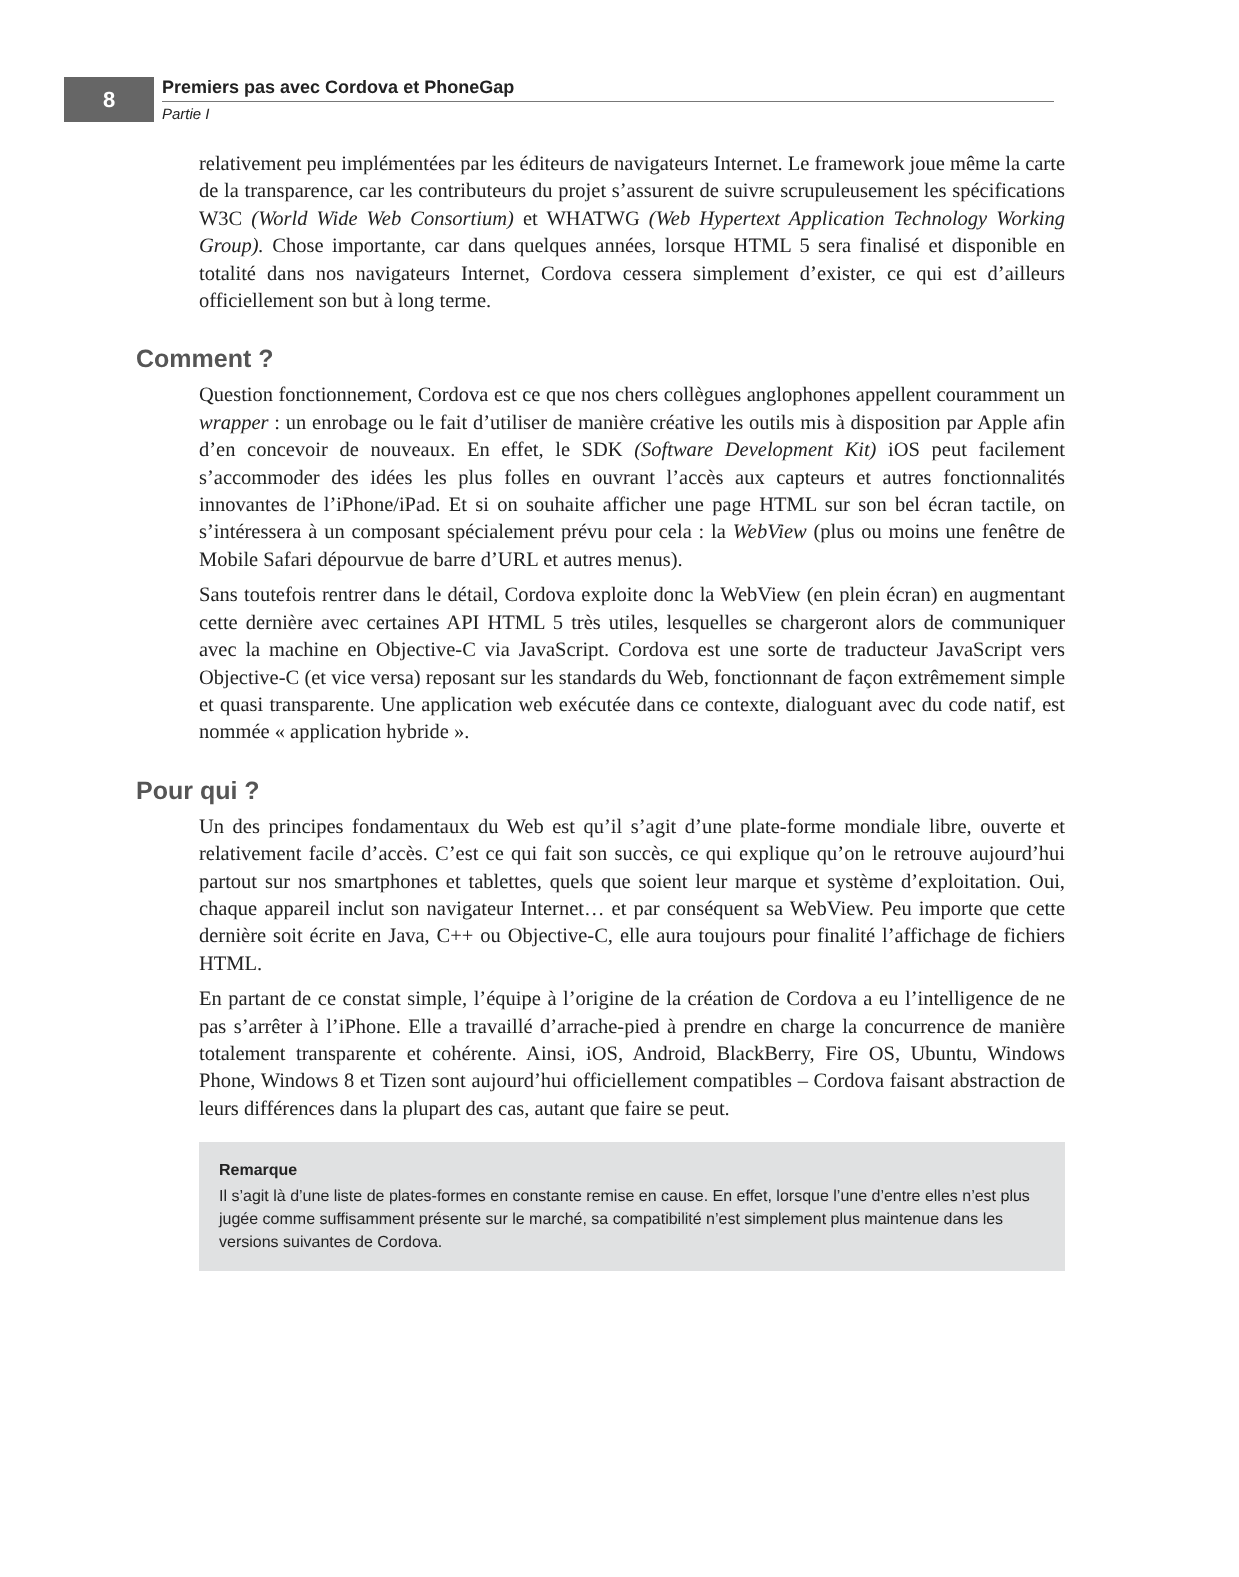8
Premiers pas avec Cordova et PhoneGap
Partie I
relativement peu implémentées par les éditeurs de navigateurs Internet. Le framework joue même la carte de la transparence, car les contributeurs du projet s’assurent de suivre scrupuleusement les spécifications W3C (World Wide Web Consortium) et WHATWG (Web Hypertext Application Technology Working Group). Chose importante, car dans quelques années, lorsque HTML 5 sera finalisé et disponible en totalité dans nos navigateurs Internet, Cordova cessera simplement d’exister, ce qui est d’ailleurs officiellement son but à long terme.
Comment ?
Question fonctionnement, Cordova est ce que nos chers collègues anglophones appellent couramment un wrapper : un enrobage ou le fait d’utiliser de manière créative les outils mis à disposition par Apple afin d’en concevoir de nouveaux. En effet, le SDK (Software Development Kit) iOS peut facilement s’accommoder des idées les plus folles en ouvrant l’accès aux capteurs et autres fonctionnalités innovantes de l’iPhone/iPad. Et si on souhaite afficher une page HTML sur son bel écran tactile, on s’intéressera à un composant spécialement prévu pour cela : la WebView (plus ou moins une fenêtre de Mobile Safari dépourvue de barre d’URL et autres menus).
Sans toutefois rentrer dans le détail, Cordova exploite donc la WebView (en plein écran) en augmentant cette dernière avec certaines API HTML 5 très utiles, lesquelles se chargeront alors de communiquer avec la machine en Objective-C via JavaScript. Cordova est une sorte de traducteur JavaScript vers Objective-C (et vice versa) reposant sur les standards du Web, fonctionnant de façon extrêmement simple et quasi transparente. Une application web exécutée dans ce contexte, dialoguant avec du code natif, est nommée « application hybride ».
Pour qui ?
Un des principes fondamentaux du Web est qu’il s’agit d’une plate-forme mondiale libre, ouverte et relativement facile d’accès. C’est ce qui fait son succès, ce qui explique qu’on le retrouve aujourd’hui partout sur nos smartphones et tablettes, quels que soient leur marque et système d’exploitation. Oui, chaque appareil inclut son navigateur Internet… et par conséquent sa WebView. Peu importe que cette dernière soit écrite en Java, C++ ou Objective-C, elle aura toujours pour finalité l’affichage de fichiers HTML.
En partant de ce constat simple, l’équipe à l’origine de la création de Cordova a eu l’intelligence de ne pas s’arrêter à l’iPhone. Elle a travaillé d’arrache-pied à prendre en charge la concurrence de manière totalement transparente et cohérente. Ainsi, iOS, Android, BlackBerry, Fire OS, Ubuntu, Windows Phone, Windows 8 et Tizen sont aujourd’hui officiellement compatibles – Cordova faisant abstraction de leurs différences dans la plupart des cas, autant que faire se peut.
Remarque
Il s’agit là d’une liste de plates-formes en constante remise en cause. En effet, lorsque l’une d’entre elles n’est plus jugée comme suffisamment présente sur le marché, sa compatibilité n’est simplement plus maintenue dans les versions suivantes de Cordova.